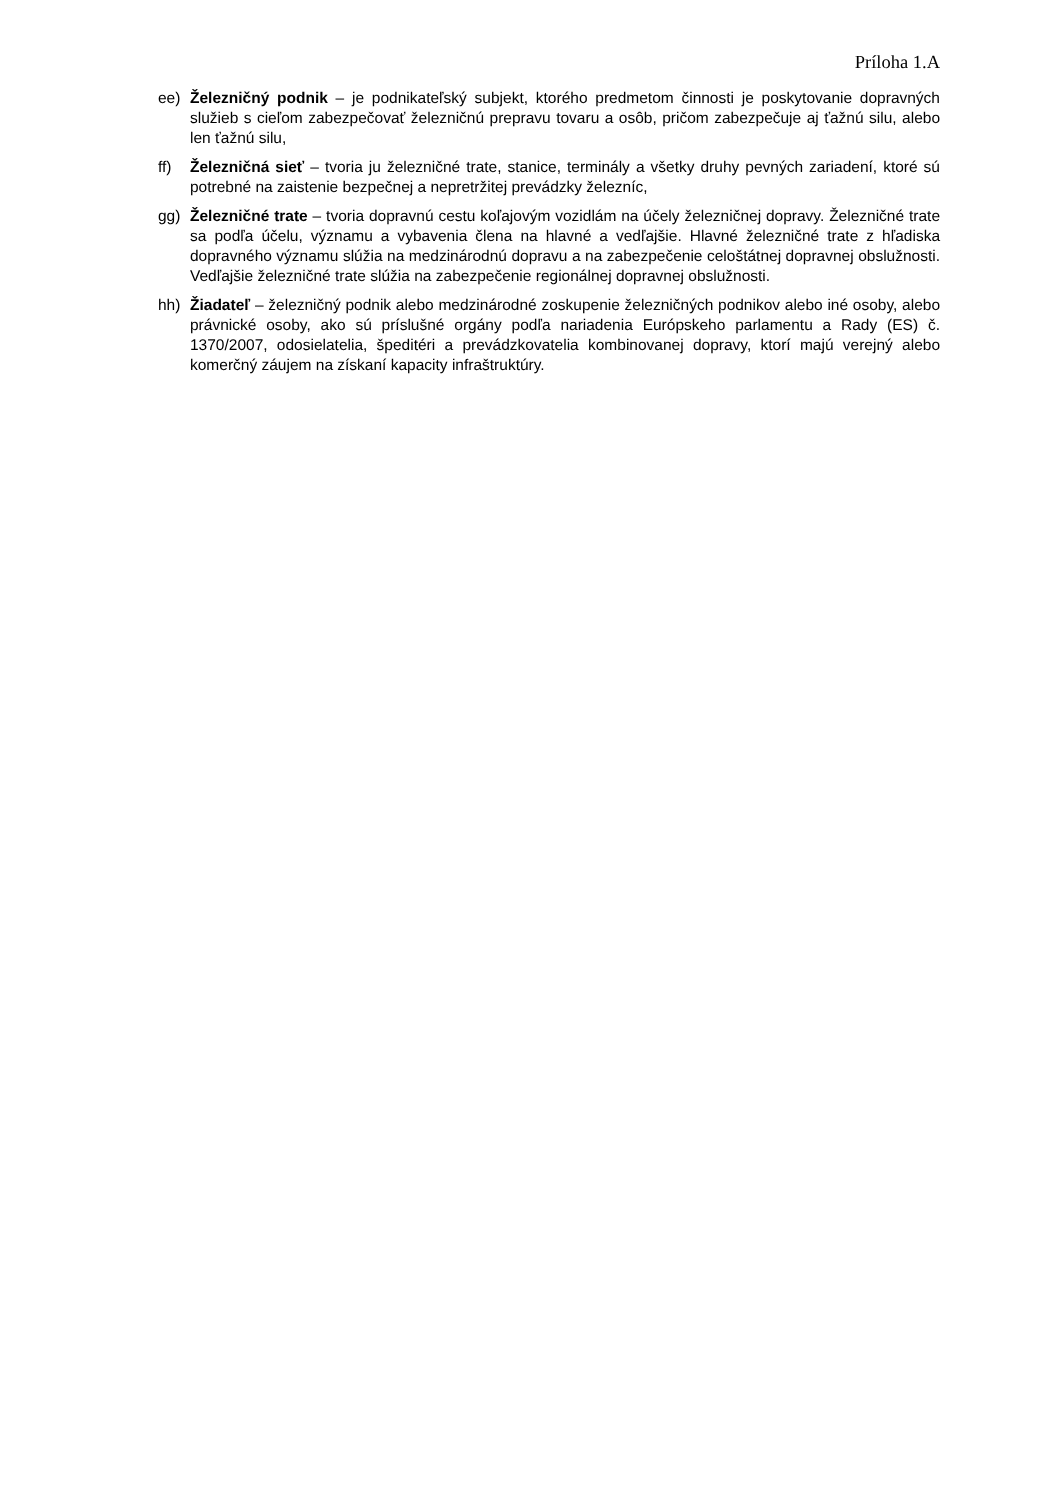Príloha 1.A
ee) Železničný podnik – je podnikateľský subjekt, ktorého predmetom činnosti je poskytovanie dopravných služieb s cieľom zabezpečovať železničnú prepravu tovaru a osôb, pričom zabezpečuje aj ťažnú silu, alebo len ťažnú silu,
ff) Železničná sieť – tvoria ju železničné trate, stanice, terminály a všetky druhy pevných zariadení, ktoré sú potrebné na zaistenie bezpečnej a nepretržitej prevádzky železníc,
gg) Železničné trate – tvoria dopravnú cestu koľajovým vozidlám na účely železničnej dopravy. Železničné trate sa podľa účelu, významu a vybavenia člena na hlavné a vedľajšie. Hlavné železničné trate z hľadiska dopravného významu slúžia na medzinárodnú dopravu a na zabezpečenie celoštátnej dopravnej obslužnosti. Vedľajšie železničné trate slúžia na zabezpečenie regionálnej dopravnej obslužnosti.
hh) Žiadateľ – železničný podnik alebo medzinárodné zoskupenie železničných podnikov alebo iné osoby, alebo právnické osoby, ako sú príslušné orgány podľa nariadenia Európskeho parlamentu a Rady (ES) č. 1370/2007, odosielatelia, špeditéri a prevádzkovatelia kombinovanej dopravy, ktorí majú verejný alebo komerčný záujem na získaní kapacity infraštruktúry.